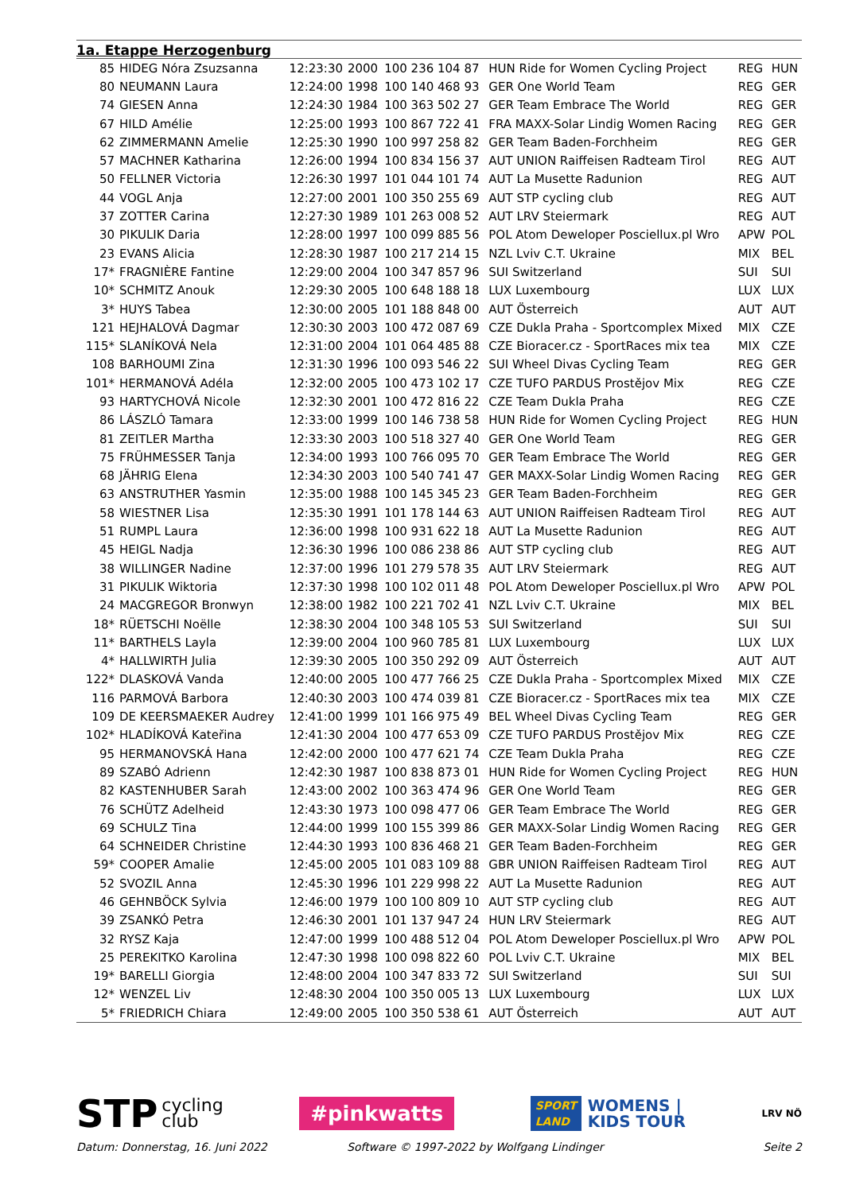1a. Etappe Herzogenburg
| 85 | HIDEG Nóra Zsuzsanna | 12:23:30 | 2000 | 100 236 104 87 | HUN Ride for Women Cycling Project | REG | HUN |
| 80 | NEUMANN Laura | 12:24:00 | 1998 | 100 140 468 93 | GER One World Team | REG | GER |
| 74 | GIESEN Anna | 12:24:30 | 1984 | 100 363 502 27 | GER Team Embrace The World | REG | GER |
| 67 | HILD Amélie | 12:25:00 | 1993 | 100 867 722 41 | FRA MAXX-Solar Lindig Women Racing | REG | GER |
| 62 | ZIMMERMANN Amelie | 12:25:30 | 1990 | 100 997 258 82 | GER Team Baden-Forchheim | REG | GER |
| 57 | MACHNER Katharina | 12:26:00 | 1994 | 100 834 156 37 | AUT UNION Raiffeisen Radteam Tirol | REG | AUT |
| 50 | FELLNER Victoria | 12:26:30 | 1997 | 101 044 101 74 | AUT La Musette Radunion | REG | AUT |
| 44 | VOGL Anja | 12:27:00 | 2001 | 100 350 255 69 | AUT STP cycling club | REG | AUT |
| 37 | ZOTTER Carina | 12:27:30 | 1989 | 101 263 008 52 | AUT LRV Steiermark | REG | AUT |
| 30 | PIKULIK Daria | 12:28:00 | 1997 | 100 099 885 56 | POL Atom Deweloper Posciellux.pl Wro | APW | POL |
| 23 | EVANS Alicia | 12:28:30 | 1987 | 100 217 214 15 | NZL Lviv C.T. Ukraine | MIX | BEL |
| 17* | FRAGNIÈRE Fantine | 12:29:00 | 2004 | 100 347 857 96 | SUI Switzerland | SUI | SUI |
| 10* | SCHMITZ Anouk | 12:29:30 | 2005 | 100 648 188 18 | LUX Luxembourg | LUX | LUX |
| 3* | HUYS Tabea | 12:30:00 | 2005 | 101 188 848 00 | AUT Österreich | AUT | AUT |
| 121 | HEJHALOVÁ Dagmar | 12:30:30 | 2003 | 100 472 087 69 | CZE Dukla Praha - Sportcomplex Mixed | MIX | CZE |
| 115* | SLANÍKOVÁ Nela | 12:31:00 | 2004 | 101 064 485 88 | CZE Bioracer.cz - SportRaces mix tea | MIX | CZE |
| 108 | BARHOUMI Zina | 12:31:30 | 1996 | 100 093 546 22 | SUI Wheel Divas Cycling Team | REG | GER |
| 101* | HERMANOVÁ Adéla | 12:32:00 | 2005 | 100 473 102 17 | CZE TUFO PARDUS Prostějov Mix | REG | CZE |
| 93 | HARTYCHOVÁ Nicole | 12:32:30 | 2001 | 100 472 816 22 | CZE Team Dukla Praha | REG | CZE |
| 86 | LÁSZLÓ Tamara | 12:33:00 | 1999 | 100 146 738 58 | HUN Ride for Women Cycling Project | REG | HUN |
| 81 | ZEITLER Martha | 12:33:30 | 2003 | 100 518 327 40 | GER One World Team | REG | GER |
| 75 | FRÜHMESSER Tanja | 12:34:00 | 1993 | 100 766 095 70 | GER Team Embrace The World | REG | GER |
| 68 | JÄHRIG Elena | 12:34:30 | 2003 | 100 540 741 47 | GER MAXX-Solar Lindig Women Racing | REG | GER |
| 63 | ANSTRUTHER Yasmin | 12:35:00 | 1988 | 100 145 345 23 | GER Team Baden-Forchheim | REG | GER |
| 58 | WIESTNER Lisa | 12:35:30 | 1991 | 101 178 144 63 | AUT UNION Raiffeisen Radteam Tirol | REG | AUT |
| 51 | RUMPL Laura | 12:36:00 | 1998 | 100 931 622 18 | AUT La Musette Radunion | REG | AUT |
| 45 | HEIGL Nadja | 12:36:30 | 1996 | 100 086 238 86 | AUT STP cycling club | REG | AUT |
| 38 | WILLINGER Nadine | 12:37:00 | 1996 | 101 279 578 35 | AUT LRV Steiermark | REG | AUT |
| 31 | PIKULIK Wiktoria | 12:37:30 | 1998 | 100 102 011 48 | POL Atom Deweloper Posciellux.pl Wro | APW | POL |
| 24 | MACGREGOR Bronwyn | 12:38:00 | 1982 | 100 221 702 41 | NZL Lviv C.T. Ukraine | MIX | BEL |
| 18* | RÜETSCHI Noëlle | 12:38:30 | 2004 | 100 348 105 53 | SUI Switzerland | SUI | SUI |
| 11* | BARTHELS Layla | 12:39:00 | 2004 | 100 960 785 81 | LUX Luxembourg | LUX | LUX |
| 4* | HALLWIRTH Julia | 12:39:30 | 2005 | 100 350 292 09 | AUT Österreich | AUT | AUT |
| 122* | DLASKOVÁ Vanda | 12:40:00 | 2005 | 100 477 766 25 | CZE Dukla Praha - Sportcomplex Mixed | MIX | CZE |
| 116 | PARMOVÁ Barbora | 12:40:30 | 2003 | 100 474 039 81 | CZE Bioracer.cz - SportRaces mix tea | MIX | CZE |
| 109 | DE KEERSMAEKER Audrey | 12:41:00 | 1999 | 101 166 975 49 | BEL Wheel Divas Cycling Team | REG | GER |
| 102* | HLADÍKOVÁ Kateřina | 12:41:30 | 2004 | 100 477 653 09 | CZE TUFO PARDUS Prostějov Mix | REG | CZE |
| 95 | HERMANOVSKÁ Hana | 12:42:00 | 2000 | 100 477 621 74 | CZE Team Dukla Praha | REG | CZE |
| 89 | SZABÓ Adrienn | 12:42:30 | 1987 | 100 838 873 01 | HUN Ride for Women Cycling Project | REG | HUN |
| 82 | KASTENHUBER Sarah | 12:43:00 | 2002 | 100 363 474 96 | GER One World Team | REG | GER |
| 76 | SCHÜTZ Adelheid | 12:43:30 | 1973 | 100 098 477 06 | GER Team Embrace The World | REG | GER |
| 69 | SCHULZ Tina | 12:44:00 | 1999 | 100 155 399 86 | GER MAXX-Solar Lindig Women Racing | REG | GER |
| 64 | SCHNEIDER Christine | 12:44:30 | 1993 | 100 836 468 21 | GER Team Baden-Forchheim | REG | GER |
| 59* | COOPER Amalie | 12:45:00 | 2005 | 101 083 109 88 | GBR UNION Raiffeisen Radteam Tirol | REG | AUT |
| 52 | SVOZIL Anna | 12:45:30 | 1996 | 101 229 998 22 | AUT La Musette Radunion | REG | AUT |
| 46 | GEHNBÖCK Sylvia | 12:46:00 | 1979 | 100 100 809 10 | AUT STP cycling club | REG | AUT |
| 39 | ZSANKÓ Petra | 12:46:30 | 2001 | 101 137 947 24 | HUN LRV Steiermark | REG | AUT |
| 32 | RYSZ Kaja | 12:47:00 | 1999 | 100 488 512 04 | POL Atom Deweloper Posciellux.pl Wro | APW | POL |
| 25 | PEREKITKO Karolina | 12:47:30 | 1998 | 100 098 822 60 | POL Lviv C.T. Ukraine | MIX | BEL |
| 19* | BARELLI Giorgia | 12:48:00 | 2004 | 100 347 833 72 | SUI Switzerland | SUI | SUI |
| 12* | WENZEL Liv | 12:48:30 | 2004 | 100 350 005 13 | LUX Luxembourg | LUX | LUX |
| 5* | FRIEDRICH Chiara | 12:49:00 | 2005 | 100 350 538 61 | AUT Österreich | AUT | AUT |
STP cycling
club
#pinkwatts
SPORT
LAND
WOMENS |
KIDS TOUR
LRV NÖ
Datum: Donnerstag, 16. Juni 2022 Software © 1997-2022 by Wolfgang Lindinger Seite 2